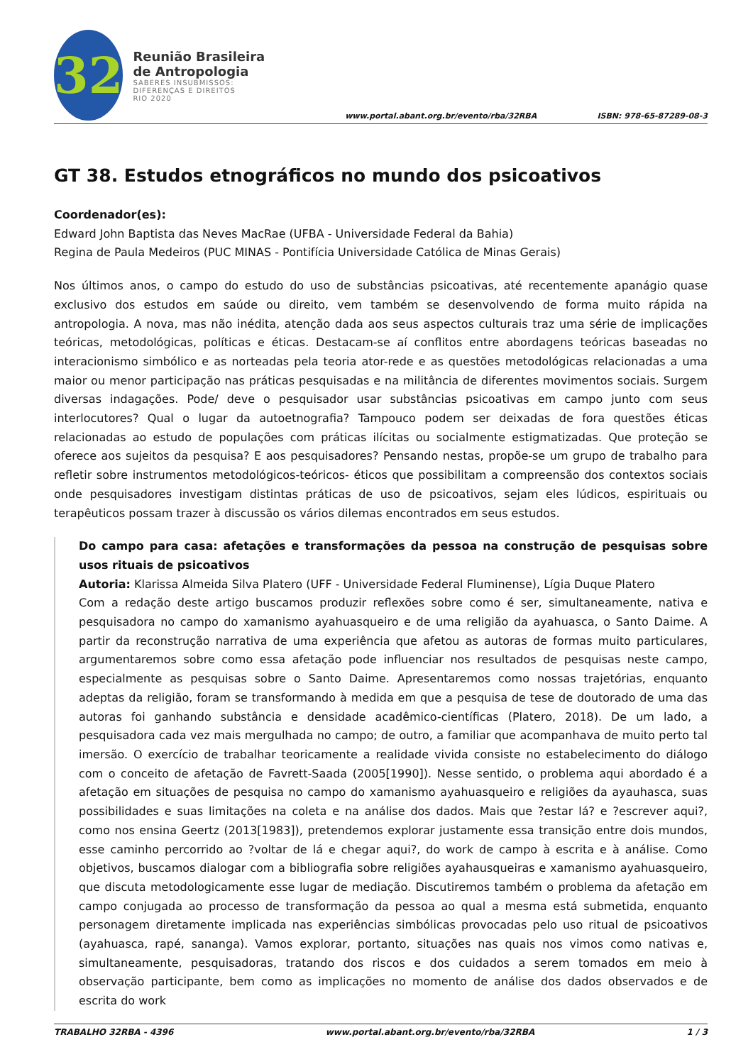32
Reunião Brasileira de Antropologia
SABERES INSUBMISSOS:
DIFERENÇAS E DIREITOS
RIO 2020
www.portal.abant.org.br/evento/rba/32RBA
ISBN: 978-65-87289-08-3
GT 38. Estudos etnográficos no mundo dos psicoativos
Coordenador(es):
Edward John Baptista das Neves MacRae (UFBA - Universidade Federal da Bahia)
Regina de Paula Medeiros (PUC MINAS - Pontifícia Universidade Católica de Minas Gerais)
Nos últimos anos, o campo do estudo do uso de substâncias psicoativas, até recentemente apanágio quase exclusivo dos estudos em saúde ou direito, vem também se desenvolvendo de forma muito rápida na antropologia. A nova, mas não inédita, atenção dada aos seus aspectos culturais traz uma série de implicações teóricas, metodológicas, políticas e éticas. Destacam-se aí conflitos entre abordagens teóricas baseadas no interacionismo simbólico e as norteadas pela teoria ator-rede e as questões metodológicas relacionadas a uma maior ou menor participação nas práticas pesquisadas e na militância de diferentes movimentos sociais. Surgem diversas indagações. Pode/ deve o pesquisador usar substâncias psicoativas em campo junto com seus interlocutores? Qual o lugar da autoetnografia? Tampouco podem ser deixadas de fora questões éticas relacionadas ao estudo de populações com práticas ilícitas ou socialmente estigmatizadas. Que proteção se oferece aos sujeitos da pesquisa? E aos pesquisadores? Pensando nestas, propõe-se um grupo de trabalho para refletir sobre instrumentos metodológicos-teóricos- éticos que possibilitam a compreensão dos contextos sociais onde pesquisadores investigam distintas práticas de uso de psicoativos, sejam eles lúdicos, espirituais ou terapêuticos possam trazer à discussão os vários dilemas encontrados em seus estudos.
Do campo para casa: afetações e transformações da pessoa na construção de pesquisas sobre usos rituais de psicoativos
Autoria: Klarissa Almeida Silva Platero (UFF - Universidade Federal Fluminense), Lígia Duque Platero
Com a redação deste artigo buscamos produzir reflexões sobre como é ser, simultaneamente, nativa e pesquisadora no campo do xamanismo ayahuasqueiro e de uma religião da ayahuasca, o Santo Daime. A partir da reconstrução narrativa de uma experiência que afetou as autoras de formas muito particulares, argumentaremos sobre como essa afetação pode influenciar nos resultados de pesquisas neste campo, especialmente as pesquisas sobre o Santo Daime. Apresentaremos como nossas trajetórias, enquanto adeptas da religião, foram se transformando à medida em que a pesquisa de tese de doutorado de uma das autoras foi ganhando substância e densidade acadêmico-científicas (Platero, 2018). De um lado, a pesquisadora cada vez mais mergulhada no campo; de outro, a familiar que acompanhava de muito perto tal imersão. O exercício de trabalhar teoricamente a realidade vivida consiste no estabelecimento do diálogo com o conceito de afetação de Favrett-Saada (2005[1990]). Nesse sentido, o problema aqui abordado é a afetação em situações de pesquisa no campo do xamanismo ayahuasqueiro e religiões da ayauhasca, suas possibilidades e suas limitações na coleta e na análise dos dados. Mais que ?estar lá? e ?escrever aqui?, como nos ensina Geertz (2013[1983]), pretendemos explorar justamente essa transição entre dois mundos, esse caminho percorrido ao ?voltar de lá e chegar aqui?, do work de campo à escrita e à análise. Como objetivos, buscamos dialogar com a bibliografia sobre religiões ayahausqueiras e xamanismo ayahuasqueiro, que discuta metodologicamente esse lugar de mediação. Discutiremos também o problema da afetação em campo conjugada ao processo de transformação da pessoa ao qual a mesma está submetida, enquanto personagem diretamente implicada nas experiências simbólicas provocadas pelo uso ritual de psicoativos (ayahuasca, rapé, sananga). Vamos explorar, portanto, situações nas quais nos vimos como nativas e, simultaneamente, pesquisadoras, tratando dos riscos e dos cuidados a serem tomados em meio à observação participante, bem como as implicações no momento de análise dos dados observados e de escrita do work
TRABALHO 32RBA - 4396 www.portal.abant.org.br/evento/rba/32RBA 1 / 3